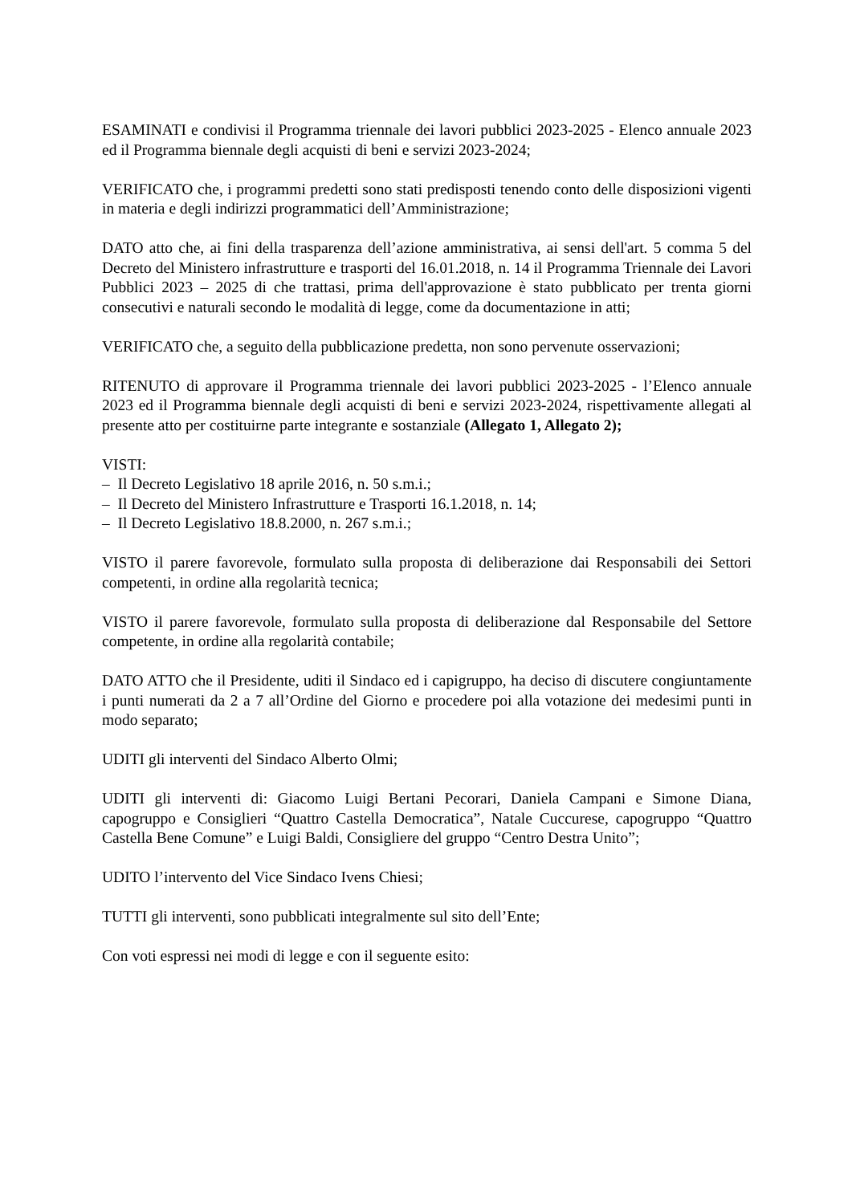ESAMINATI e condivisi il Programma triennale dei lavori pubblici 2023-2025 - Elenco annuale 2023 ed il Programma biennale degli acquisti di beni e servizi 2023-2024;
VERIFICATO che, i programmi predetti sono stati predisposti tenendo conto delle disposizioni vigenti in materia e degli indirizzi programmatici dell’Amministrazione;
DATO atto che, ai fini della trasparenza dell’azione amministrativa, ai sensi dell'art. 5 comma 5 del Decreto del Ministero infrastrutture e trasporti del 16.01.2018, n. 14 il Programma Triennale dei Lavori Pubblici 2023 – 2025 di che trattasi, prima dell'approvazione è stato pubblicato per trenta giorni consecutivi e naturali secondo le modalità di legge, come da documentazione in atti;
VERIFICATO che, a seguito della pubblicazione predetta, non sono pervenute osservazioni;
RITENUTO di approvare il Programma triennale dei lavori pubblici 2023-2025 - l’Elenco annuale 2023 ed il Programma biennale degli acquisti di beni e servizi 2023-2024, rispettivamente allegati al presente atto per costituirne parte integrante e sostanziale (Allegato 1, Allegato 2);
VISTI:
– Il Decreto Legislativo 18 aprile 2016, n. 50 s.m.i.;
– Il Decreto del Ministero Infrastrutture e Trasporti 16.1.2018, n. 14;
– Il Decreto Legislativo 18.8.2000, n. 267 s.m.i.;
VISTO il parere favorevole, formulato sulla proposta di deliberazione dai Responsabili dei Settori competenti, in ordine alla regolarità tecnica;
VISTO il parere favorevole, formulato sulla proposta di deliberazione dal Responsabile del Settore competente, in ordine alla regolarità contabile;
DATO ATTO che il Presidente, uditi il Sindaco ed i capigruppo, ha deciso di discutere congiuntamente i punti numerati da 2 a 7 all’Ordine del Giorno e procedere poi alla votazione dei medesimi punti in modo separato;
UDITI gli interventi del Sindaco Alberto Olmi;
UDITI gli interventi di: Giacomo Luigi Bertani Pecorari, Daniela Campani e Simone Diana, capogruppo e Consiglieri “Quattro Castella Democratica”, Natale Cuccurese, capogruppo “Quattro Castella Bene Comune” e Luigi Baldi, Consigliere del gruppo “Centro Destra Unito”;
UDITO l’intervento del Vice Sindaco Ivens Chiesi;
TUTTI gli interventi, sono pubblicati integralmente sul sito dell’Ente;
Con voti espressi nei modi di legge e con il seguente esito: